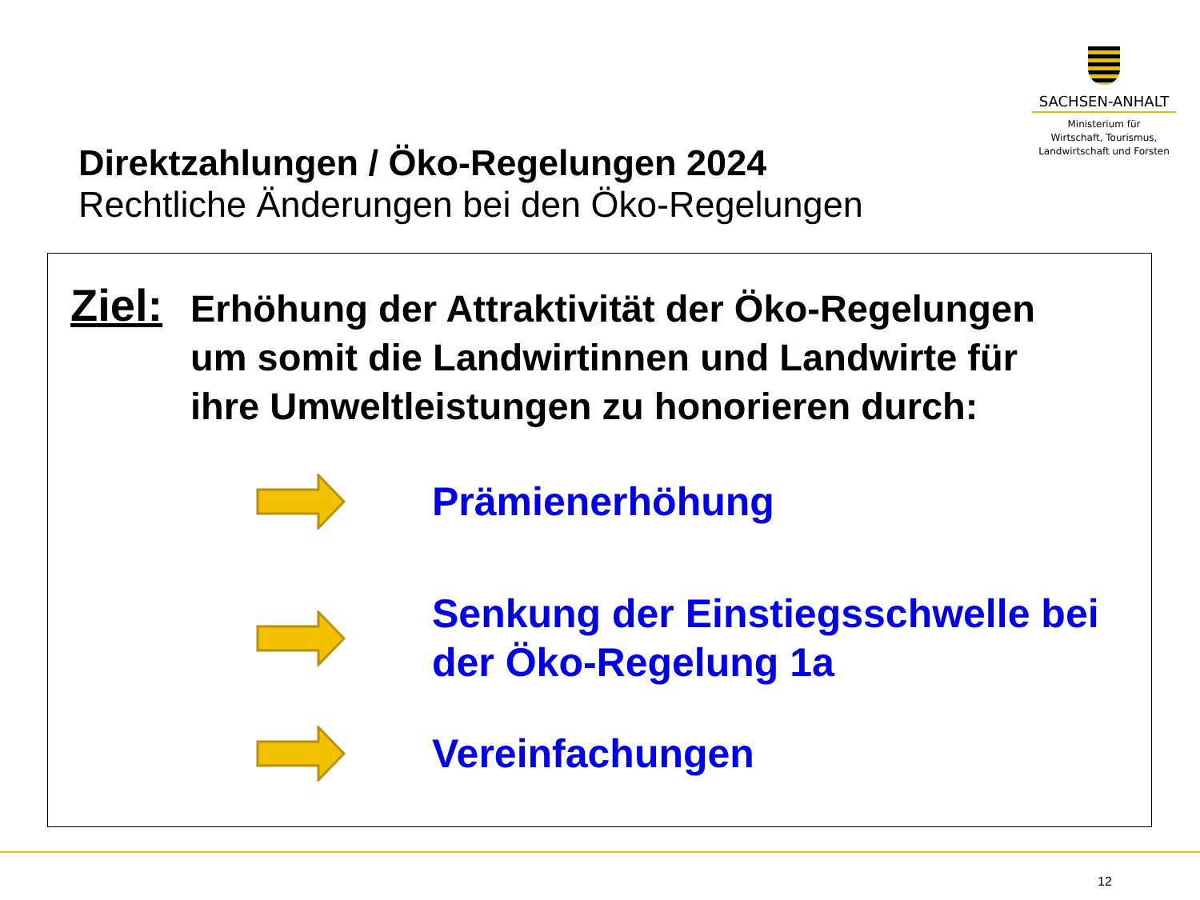SACHSEN-ANHALT
Ministerium für
Wirtschaft, Tourismus,
Landwirtschaft und Forsten
Direktzahlungen / Öko-Regelungen 2024
Rechtliche Änderungen bei den Öko-Regelungen
Ziel:
Erhöhung der Attraktivität der Öko-Regelungen
um somit die Landwirtinnen und Landwirte für
ihre Umweltleistungen zu honorieren durch:
Prämienerhöhung
Senkung der Einstiegsschwelle bei
der Öko-Regelung 1a
Vereinfachungen
12